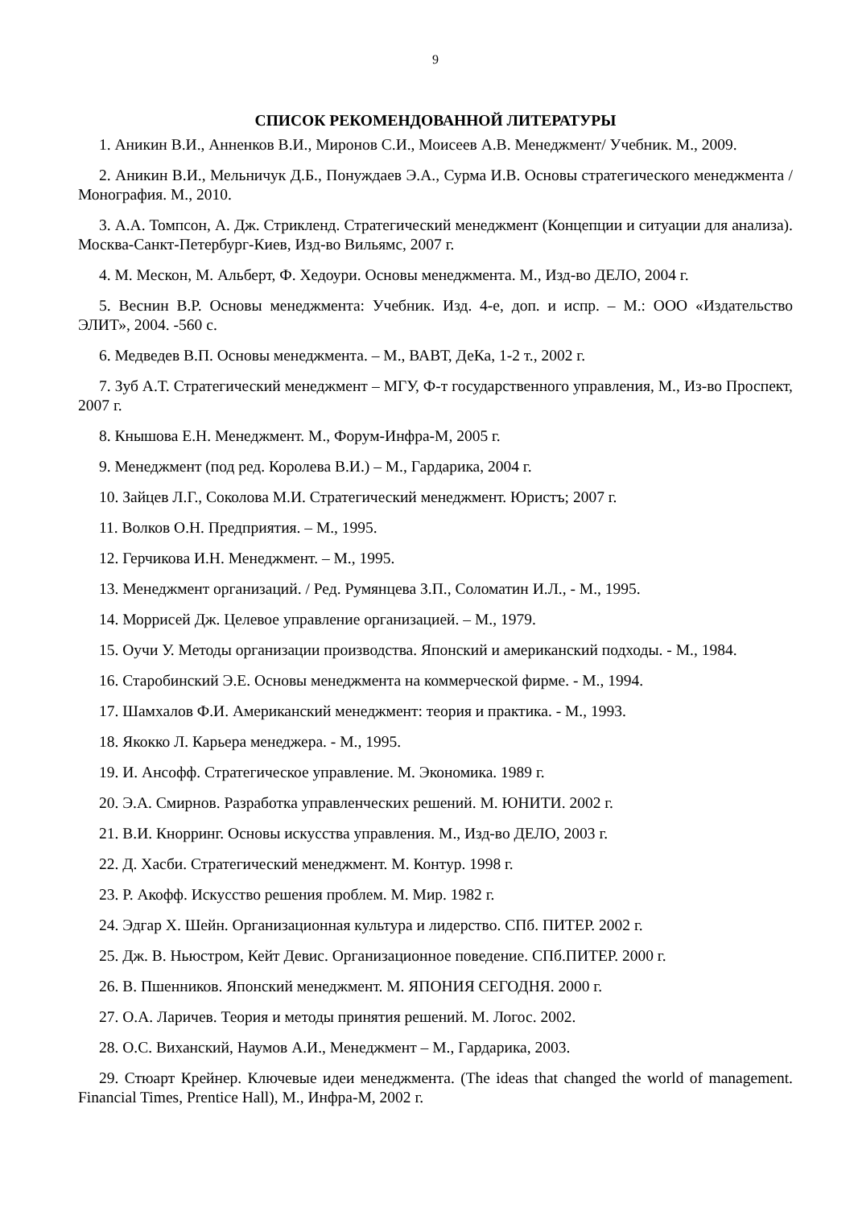9
СПИСОК РЕКОМЕНДОВАННОЙ ЛИТЕРАТУРЫ
1. Аникин В.И., Анненков В.И., Миронов С.И., Моисеев А.В. Менеджмент/ Учебник. М., 2009.
2. Аникин В.И., Мельничук Д.Б., Понуждаев Э.А., Сурма И.В. Основы стратегического менеджмента / Монография. М., 2010.
3. А.А. Томпсон, А. Дж. Стрикленд. Стратегический менеджмент (Концепции и ситуации для анализа). Москва-Санкт-Петербург-Киев, Изд-во Вильямс, 2007 г.
4. М. Мескон, М. Альберт, Ф. Хедоури. Основы менеджмента. М., Изд-во ДЕЛО, 2004 г.
5. Веснин В.Р. Основы менеджмента: Учебник. Изд. 4-е, доп. и испр. – М.: ООО «Издательство ЭЛИТ», 2004. -560 с.
6. Медведев В.П. Основы менеджмента. – М., ВАВТ, ДеКа, 1-2 т., 2002 г.
7. Зуб А.Т. Стратегический менеджмент – МГУ, Ф-т государственного управления, М., Из-во Проспект, 2007 г.
8. Кнышова Е.Н. Менеджмент. М., Форум-Инфра-М, 2005 г.
9. Менеджмент (под ред. Королева В.И.) – М., Гардарика, 2004 г.
10. Зайцев Л.Г., Соколова М.И. Стратегический менеджмент. Юристъ; 2007 г.
11. Волков О.Н. Предприятия. – М., 1995.
12. Герчикова И.Н. Менеджмент. – М., 1995.
13. Менеджмент организаций. / Ред. Румянцева З.П., Соломатин И.Л., - М., 1995.
14. Моррисей Дж. Целевое управление организацией. – М., 1979.
15. Оучи У. Методы организации производства. Японский и американский подходы. - М., 1984.
16. Старобинский Э.Е. Основы менеджмента на коммерческой фирме. - М., 1994.
17. Шамхалов Ф.И. Американский менеджмент: теория и практика. - М., 1993.
18. Якокко Л. Карьера менеджера. - М., 1995.
19. И. Ансофф. Стратегическое управление. М. Экономика. 1989 г.
20. Э.А. Смирнов. Разработка управленческих решений. М. ЮНИТИ. 2002 г.
21. В.И. Кнорринг. Основы искусства управления. М., Изд-во ДЕЛО, 2003 г.
22. Д. Хасби. Стратегический менеджмент. М. Контур. 1998 г.
23. Р. Акофф. Искусство решения проблем. М. Мир. 1982 г.
24. Эдгар Х. Шейн. Организационная культура и лидерство. СПб. ПИТЕР. 2002 г.
25. Дж. В. Ньюстром, Кейт Девис. Организационное поведение. СПб.ПИТЕР. 2000 г.
26. В. Пшенников. Японский менеджмент. М. ЯПОНИЯ СЕГОДНЯ. 2000 г.
27. О.А. Ларичев. Теория и методы принятия решений. М. Логос. 2002.
28. О.С. Виханский, Наумов А.И., Менеджмент – М., Гардарика, 2003.
29. Стюарт Крейнер. Ключевые идеи менеджмента. (The ideas that changed the world of management. Financial Times, Prentice Hall), М., Инфра-М, 2002 г.